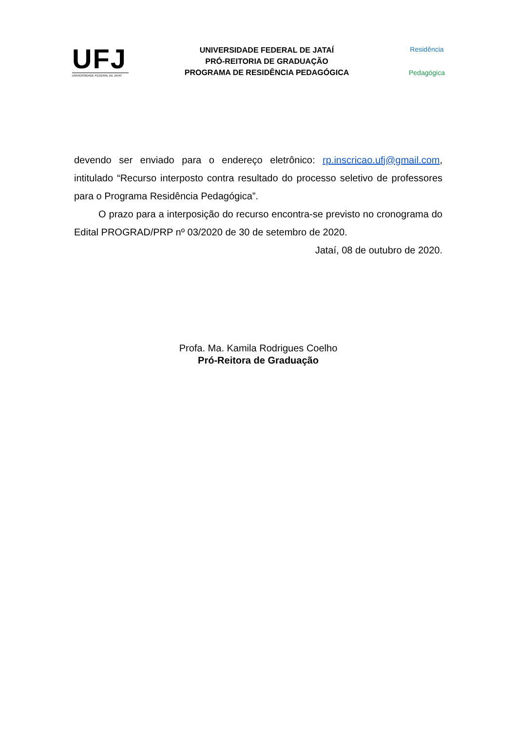UFJ
UNIVERSIDADE FEDERAL DE JATAÍ
UNIVERSIDADE FEDERAL DE JATAÍ
PRÓ-REITORIA DE GRADUAÇÃO
PROGRAMA DE RESIDÊNCIA PEDAGÓGICA
Residência
Pedagógica
devendo ser enviado para o endereço eletrônico: rp.inscricao.ufj@gmail.com, intitulado “Recurso interposto contra resultado do processo seletivo de professores para o Programa Residência Pedagógica”.
O prazo para a interposição do recurso encontra-se previsto no cronograma do Edital PROGRAD/PRP nº 03/2020 de 30 de setembro de 2020.
Jataí, 08 de outubro de 2020.
Profa. Ma. Kamila Rodrigues Coelho
Pró-Reitora de Graduação